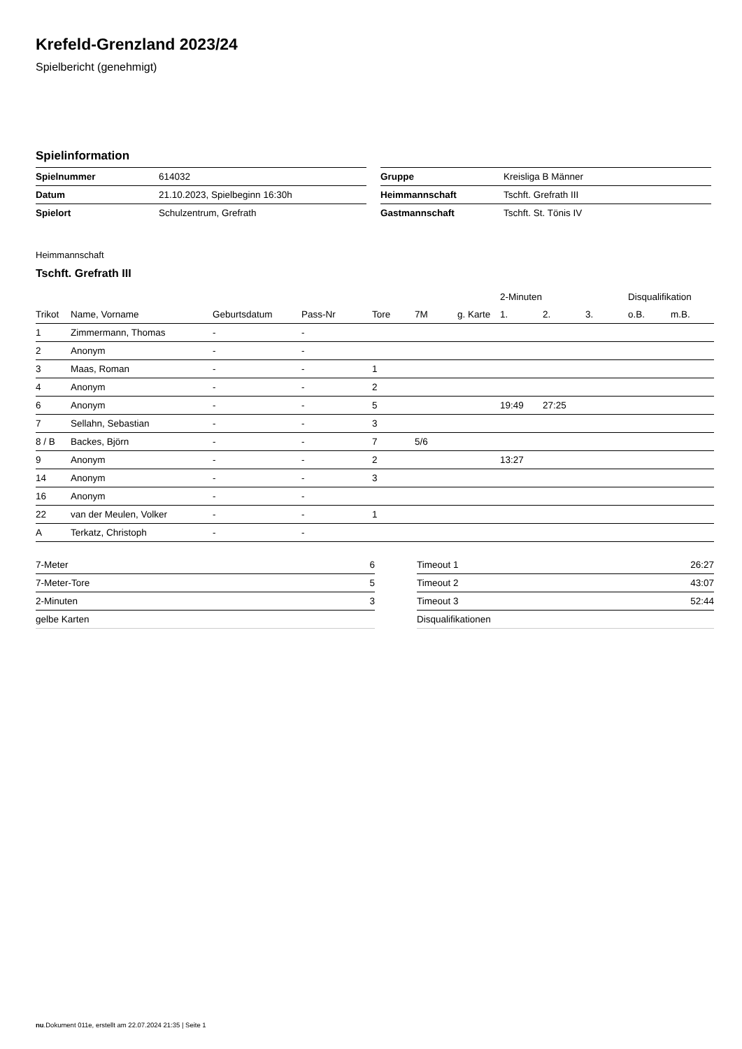Krefeld-Grenzland 2023/24
Spielbericht (genehmigt)
Spielinformation
| Spielnummer | 614032 |
| Datum | 21.10.2023, Spielbeginn 16:30h |
| Spielort | Schulzentrum, Grefrath |
| Gruppe | Kreisliga B Männer |
| Heimmannschaft | Tschft. Grefrath III |
| Gastmannschaft | Tschft. St. Tönis IV |
Heimmannschaft
Tschft. Grefrath III
| | | | | | | | 2-Minuten | | | Disqualifikation | |
| --- | --- | --- | --- | --- | --- | --- | --- | --- | --- | --- | --- |
| Trikot | Name, Vorname | Geburtsdatum | Pass-Nr | Tore | 7M | g. Karte | 1. | 2. | 3. | o.B. | m.B. |
| 1 | Zimmermann, Thomas | - | - | | | | | | | | |
| 2 | Anonym | - | - | | | | | | | | |
| 3 | Maas, Roman | - | - | 1 | | | | | | | |
| 4 | Anonym | - | - | 2 | | | | | | | |
| 6 | Anonym | - | - | 5 | | | 19:49 | 27:25 | | | |
| 7 | Sellahn, Sebastian | - | - | 3 | | | | | | | |
| 8 / B | Backes, Björn | - | - | 7 | 5/6 | | | | | | |
| 9 | Anonym | - | - | 2 | | | 13:27 | | | | |
| 14 | Anonym | - | - | 3 | | | | | | | |
| 16 | Anonym | - | - | | | | | | | | |
| 22 | van der Meulen, Volker | - | - | 1 | | | | | | | |
| A | Terkatz, Christoph | - | - | | | | | | | | |
| 7-Meter | 6 |
| 7-Meter-Tore | 5 |
| 2-Minuten | 3 |
| gelbe Karten | |
| Timeout 1 | 26:27 |
| Timeout 2 | 43:07 |
| Timeout 3 | 52:44 |
| Disqualifikationen | |
nu.Dokument 011e, erstellt am 22.07.2024 21:35 | Seite 1